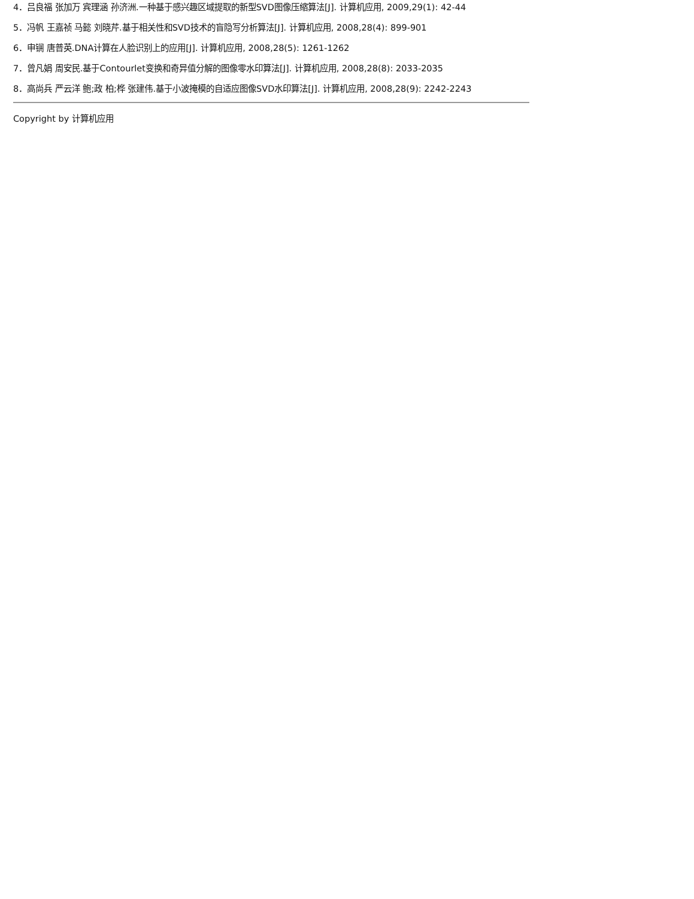4．吕良福 张加万 宾理涵 孙济洲.一种基于感兴趣区域提取的新型SVD图像压缩算法[J]. 计算机应用, 2009,29(1): 42-44
5．冯帆 王嘉祯 马懿 刘晓芹.基于相关性和SVD技术的盲隐写分析算法[J]. 计算机应用, 2008,28(4): 899-901
6．申锎 唐普英.DNA计算在人脸识别上的应用[J]. 计算机应用, 2008,28(5): 1261-1262
7．曾凡娟 周安民.基于Contourlet变换和奇异值分解的图像零水印算法[J]. 计算机应用, 2008,28(8): 2033-2035
8．高尚兵 严云洋 鲍;政 柏;桦 张建伟.基于小波掩模的自适应图像SVD水印算法[J]. 计算机应用, 2008,28(9): 2242-2243
Copyright by 计算机应用